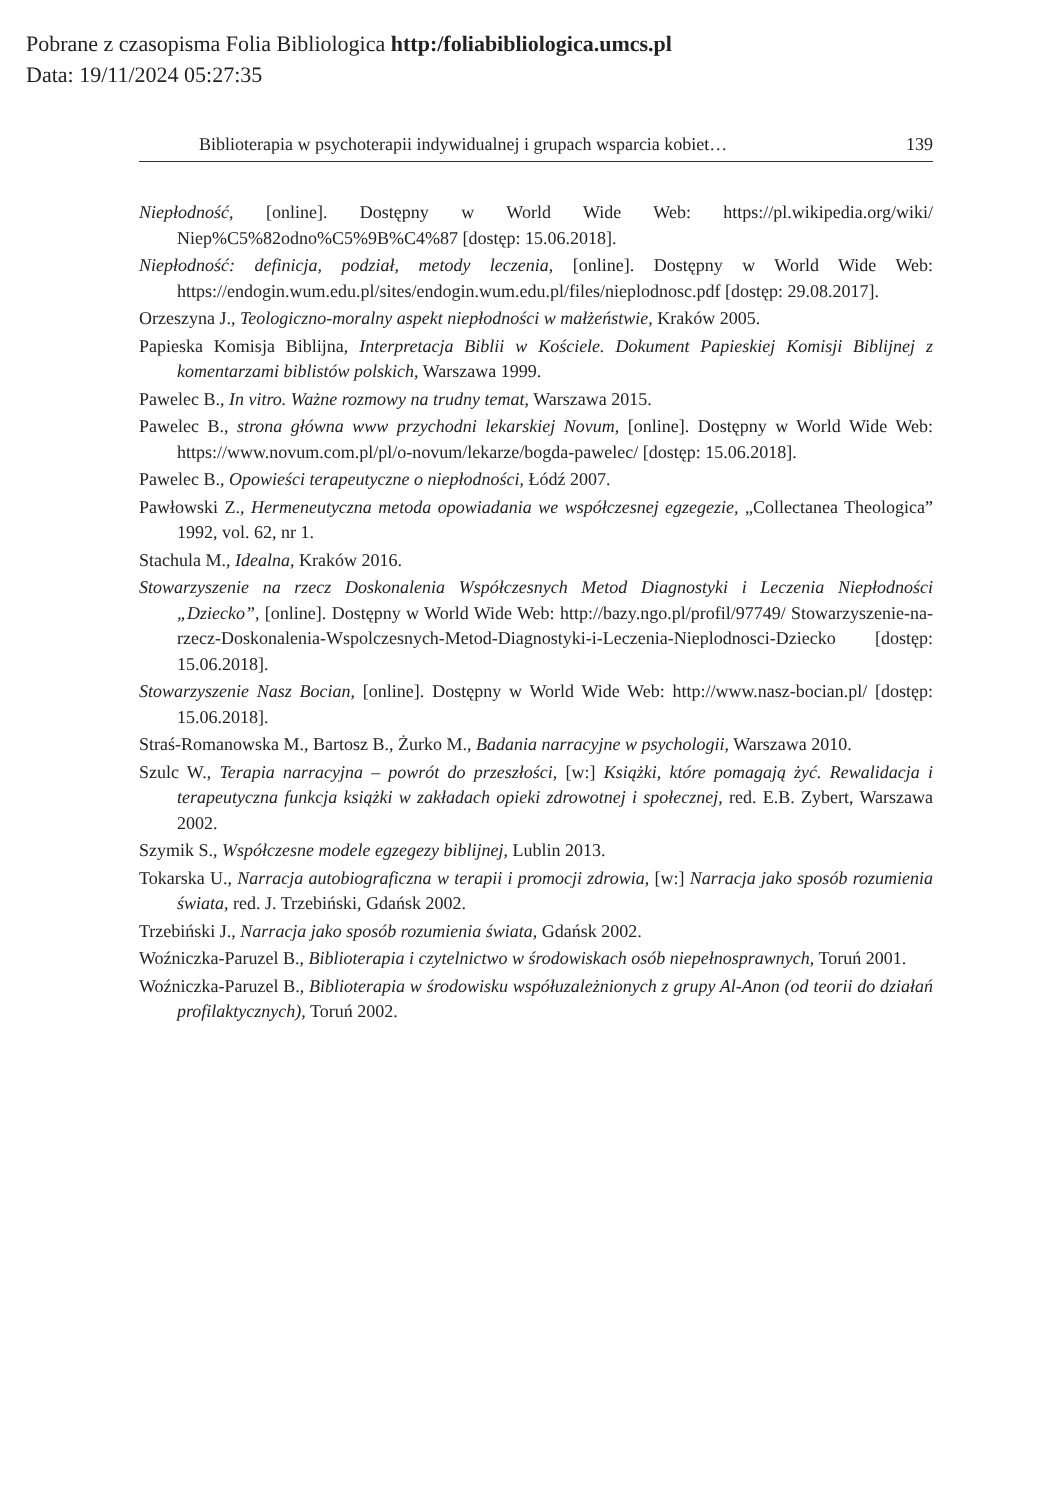Pobrane z czasopisma Folia Bibliologica http:/foliabibliologica.umcs.pl
Data: 19/11/2024 05:27:35
Biblioterapia w psychoterapii indywidualnej i grupach wsparcia kobiet… 139
Niepłodność, [online]. Dostępny w World Wide Web: https://pl.wikipedia.org/wiki/ Niep%C5%82odno%C5%9B%C4%87 [dostęp: 15.06.2018].
Niepłodność: definicja, podział, metody leczenia, [online]. Dostępny w World Wide Web: https://endogin.wum.edu.pl/sites/endogin.wum.edu.pl/files/nieplodnosc.pdf [dostęp: 29.08.2017].
Orzeszyna J., Teologiczno-moralny aspekt niepłodności w małżeństwie, Kraków 2005.
Papieska Komisja Biblijna, Interpretacja Biblii w Kościele. Dokument Papieskiej Komisji Biblijnej z komentarzami biblistów polskich, Warszawa 1999.
Pawelec B., In vitro. Ważne rozmowy na trudny temat, Warszawa 2015.
Pawelec B., strona główna www przychodni lekarskiej Novum, [online]. Dostępny w World Wide Web: https://www.novum.com.pl/pl/o-novum/lekarze/bogda-pawelec/ [dostęp: 15.06.2018].
Pawelec B., Opowieści terapeutyczne o niepłodności, Łódź 2007.
Pawłowski Z., Hermeneutyczna metoda opowiadania we współczesnej egzegezie, „Collectanea Theologica” 1992, vol. 62, nr 1.
Stachula M., Idealna, Kraków 2016.
Stowarzyszenie na rzecz Doskonalenia Współczesnych Metod Diagnostyki i Leczenia Niepłodności „Dziecko”, [online]. Dostępny w World Wide Web: http://bazy.ngo.pl/profil/97749/ Stowarzyszenie-na-rzecz-Doskonalenia-Wspolczesnych-Metod-Diagnostyki-i-Leczenia-Nieplodnosci-Dziecko [dostęp: 15.06.2018].
Stowarzyszenie Nasz Bocian, [online]. Dostępny w World Wide Web: http://www.nasz-bocian.pl/ [dostęp: 15.06.2018].
Straś-Romanowska M., Bartosz B., Żurko M., Badania narracyjne w psychologii, Warszawa 2010.
Szulc W., Terapia narracyjna – powrót do przeszłości, [w:] Książki, które pomagają żyć. Rewalidacja i terapeutyczna funkcja książki w zakładach opieki zdrowotnej i społecznej, red. E.B. Zybert, Warszawa 2002.
Szymik S., Współczesne modele egzegezy biblijnej, Lublin 2013.
Tokarska U., Narracja autobiograficzna w terapii i promocji zdrowia, [w:] Narracja jako sposób rozumienia świata, red. J. Trzebiński, Gdańsk 2002.
Trzebiński J., Narracja jako sposób rozumienia świata, Gdańsk 2002.
Woźniczka-Paruzel B., Biblioterapia i czytelnictwo w środowiskach osób niepełnosprawnych, Toruń 2001.
Woźniczka-Paruzel B., Biblioterapia w środowisku współuzależnionych z grupy Al-Anon (od teorii do działań profilaktycznych), Toruń 2002.